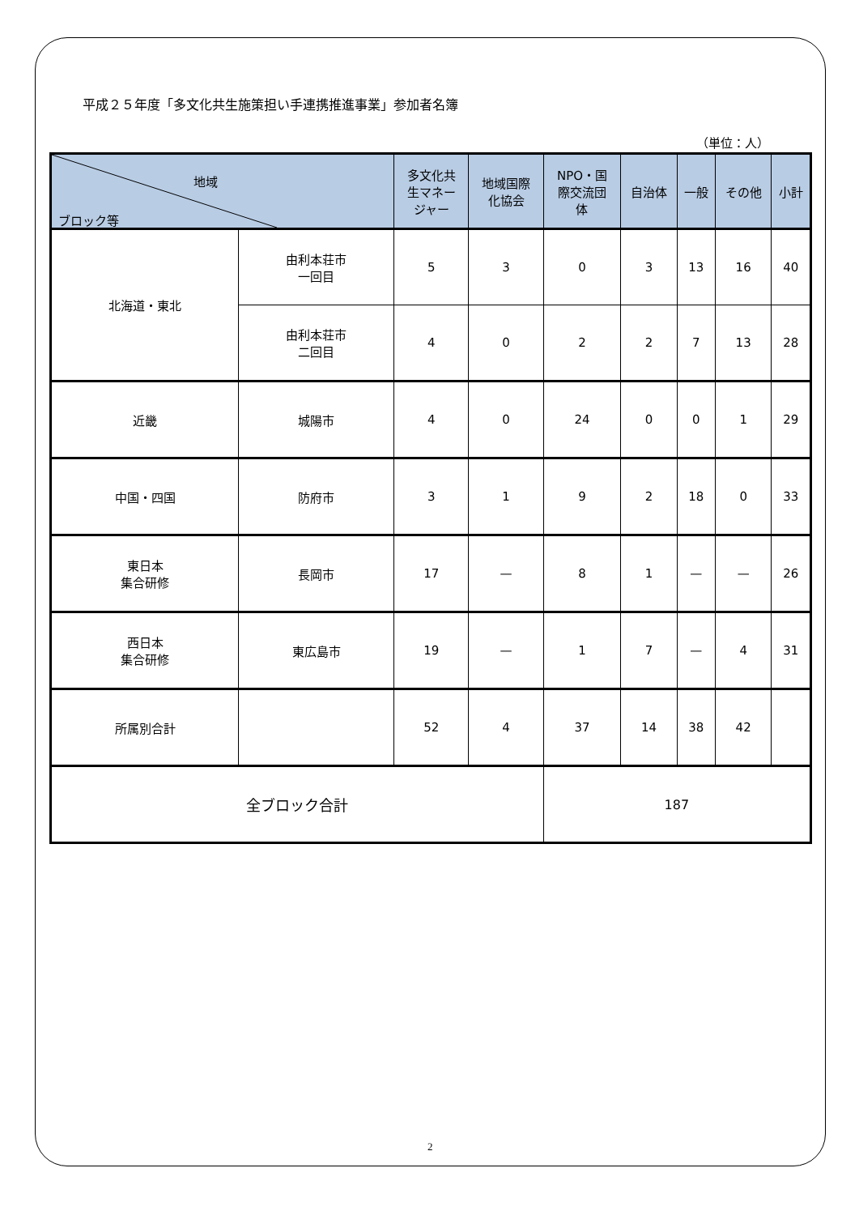平成２５年度「多文化共生施策担い手連携推進事業」参加者名簿
（単位：人）
| 地域 ブロック等 | | 多文化共 生マネー ジャー | 地域国際 化協会 | NPO・国 際交流団 体 | 自治体 | 一般 | その他 | 小計 |
| --- | --- | --- | --- | --- | --- | --- | --- | --- |
| 北海道・東北 | 由利本荘市 一回目 | 5 | 3 | 0 | 3 | 13 | 16 | 40 |
| | 由利本荘市 二回目 | 4 | 0 | 2 | 2 | 7 | 13 | 28 |
| 近畿 | 城陽市 | 4 | 0 | 24 | 0 | 0 | 1 | 29 |
| 中国・四国 | 防府市 | 3 | 1 | 9 | 2 | 18 | 0 | 33 |
| 東日本 集合研修 | 長岡市 | 17 | — | 8 | 1 | — | — | 26 |
| 西日本 集合研修 | 東広島市 | 19 | — | 1 | 7 | — | 4 | 31 |
| 所属別合計 | | 52 | 4 | 37 | 14 | 38 | 42 | |
| 全ブロック合計 | | | | 187 | | | | |
2